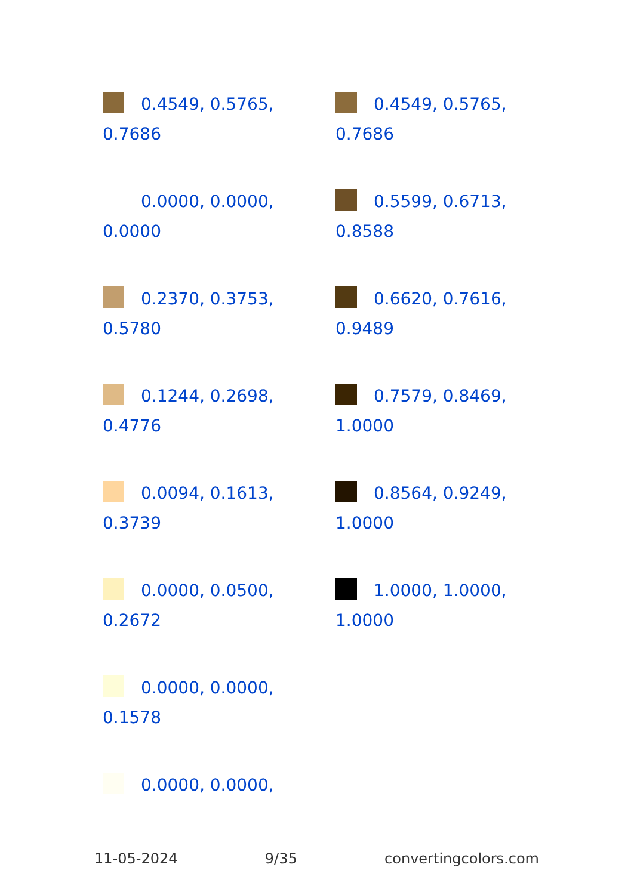0.4549, 0.5765, 0.7686
0.0000, 0.0000, 0.0000
0.2370, 0.3753, 0.5780
0.1244, 0.2698, 0.4776
0.0094, 0.1613, 0.3739
0.0000, 0.0500, 0.2672
0.0000, 0.0000, 0.1578
0.0000, 0.0000,
0.4549, 0.5765, 0.7686
0.5599, 0.6713, 0.8588
0.6620, 0.7616, 0.9489
0.7579, 0.8469, 1.0000
0.8564, 0.9249, 1.0000
1.0000, 1.0000, 1.0000
11-05-2024 9/35 convertingcolors.com